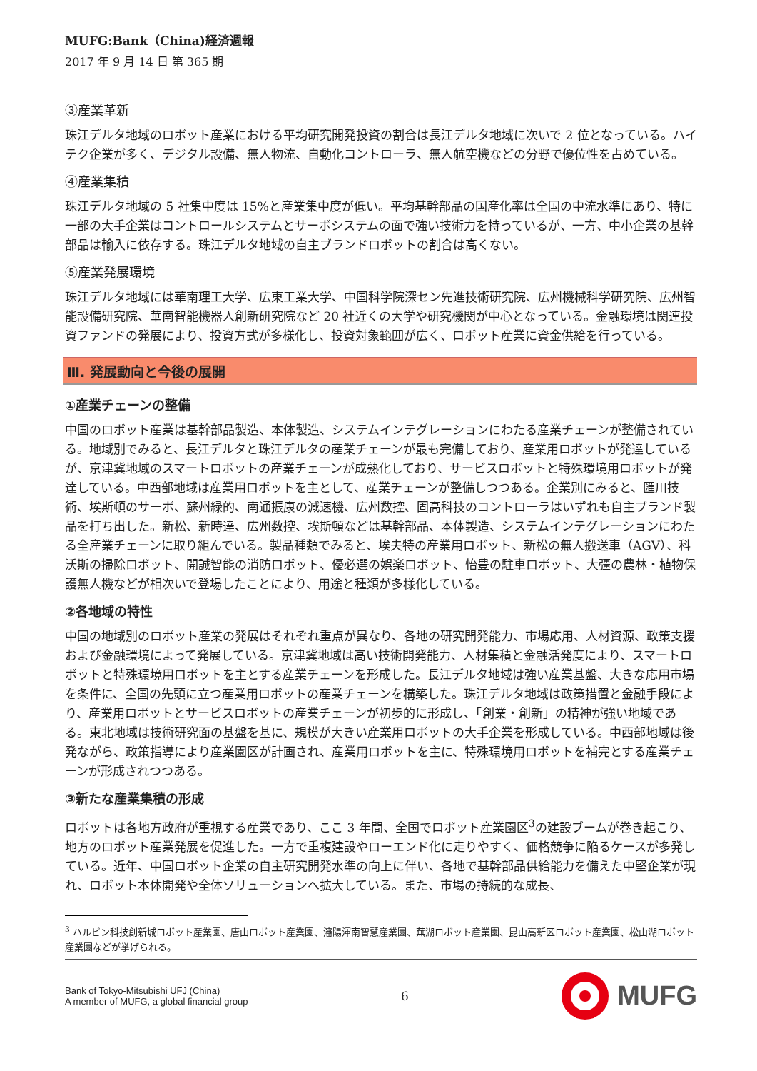MUFG:Bank（China)経済週報
2017 年 9 月 14 日 第 365 期
③産業革新
珠江デルタ地域のロボット産業における平均研究開発投資の割合は長江デルタ地域に次いで 2 位となっている。ハイテク企業が多く、デジタル設備、無人物流、自動化コントローラ、無人航空機などの分野で優位性を占めている。
④産業集積
珠江デルタ地域の 5 社集中度は 15%と産業集中度が低い。平均基幹部品の国産化率は全国の中流水準にあり、特に一部の大手企業はコントロールシステムとサーボシステムの面で強い技術力を持っているが、一方、中小企業の基幹部品は輸入に依存する。珠江デルタ地域の自主ブランドロボットの割合は高くない。
⑤産業発展環境
珠江デルタ地域には華南理工大学、広東工業大学、中国科学院深セン先進技術研究院、広州機械科学研究院、広州智能設備研究院、華南智能機器人創新研究院など 20 社近くの大学や研究機関が中心となっている。金融環境は関連投資ファンドの発展により、投資方式が多様化し、投資対象範囲が広く、ロボット産業に資金供給を行っている。
Ⅲ. 発展動向と今後の展開
①産業チェーンの整備
中国のロボット産業は基幹部品製造、本体製造、システムインテグレーションにわたる産業チェーンが整備されている。地域別でみると、長江デルタと珠江デルタの産業チェーンが最も完備しており、産業用ロボットが発達しているが、京津冀地域のスマートロボットの産業チェーンが成熟化しており、サービスロボットと特殊環境用ロボットが発達している。中西部地域は産業用ロボットを主として、産業チェーンが整備しつつある。企業別にみると、匯川技術、埃斯頓のサーボ、蘇州緑的、南通振康の減速機、広州数控、固高科技のコントローラはいずれも自主ブランド製品を打ち出した。新松、新時達、広州数控、埃斯頓などは基幹部品、本体製造、システムインテグレーションにわたる全産業チェーンに取り組んでいる。製品種類でみると、埃夫特の産業用ロボット、新松の無人搬送車（AGV）、科沃斯の掃除ロボット、開誠智能の消防ロボット、優必選の娯楽ロボット、怡豊の駐車ロボット、大彊の農林・植物保護無人機などが相次いで登場したことにより、用途と種類が多様化している。
②各地域の特性
中国の地域別のロボット産業の発展はそれぞれ重点が異なり、各地の研究開発能力、市場応用、人材資源、政策支援および金融環境によって発展している。京津冀地域は高い技術開発能力、人材集積と金融活発度により、スマートロボットと特殊環境用ロボットを主とする産業チェーンを形成した。長江デルタ地域は強い産業基盤、大きな応用市場を条件に、全国の先頭に立つ産業用ロボットの産業チェーンを構築した。珠江デルタ地域は政策措置と金融手段により、産業用ロボットとサービスロボットの産業チェーンが初歩的に形成し、「創業・創新」の精神が強い地域である。東北地域は技術研究面の基盤を基に、規模が大きい産業用ロボットの大手企業を形成している。中西部地域は後発ながら、政策指導により産業園区が計画され、産業用ロボットを主に、特殊環境用ロボットを補完とする産業チェーンが形成されつつある。
③新たな産業集積の形成
ロボットは各地方政府が重視する産業であり、ここ 3 年間、全国でロボット産業園区<sup>3</sup>の建設ブームが巻き起こり、地方のロボット産業発展を促進した。一方で重複建設やローエンド化に走りやすく、価格競争に陥るケースが多発している。近年、中国ロボット企業の自主研究開発水準の向上に伴い、各地で基幹部品供給能力を備えた中堅企業が現れ、ロボット本体開発や全体ソリューションへ拡大している。また、市場の持続的な成長、
<sup>3</sup> ハルビン科技創新城ロボット産業園、唐山ロボット産業園、瀋陽渾南智慧産業園、蕪湖ロボット産業園、昆山高新区ロボット産業園、松山湖ロボット産業園などが挙げられる。
Bank of Tokyo-Mitsubishi UFJ (China)
A member of MUFG, a global financial group
6
MUFG